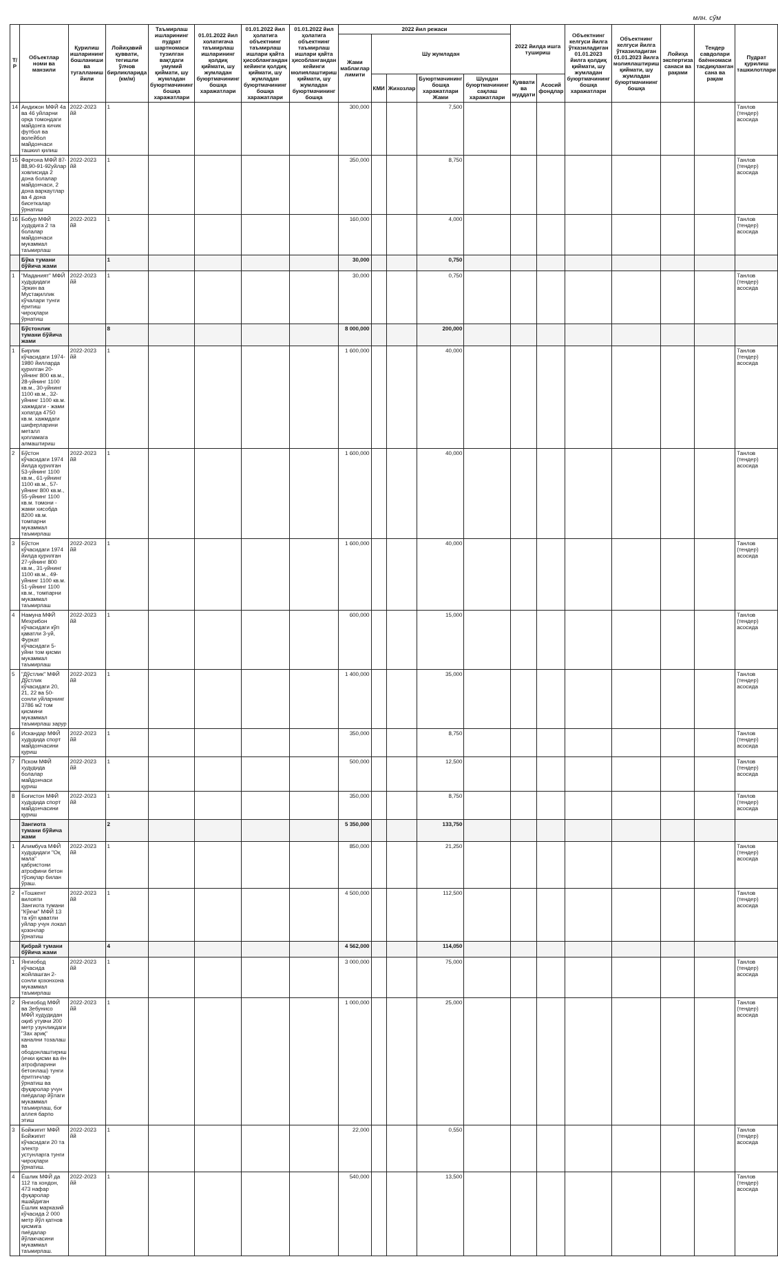млн. сўм
| Т/ Р | Объектлар номи ва манзили | Қурилиш ишларининг бошланиши ва тугалланиш йили | Лойиҳавий қуввати, тегишли ўлчов бирликларида (км/м) | Таъмирлаш ишларининг пудрат шартномаси тузилган вақтдаги умумий қиймати, шу жумладан буюртмачининг бошқа харажатлари | 01.01.2022 йил холатигача таъмирлаш ишларининг қолдиқ қиймати, шу жумладан буюртмачининг бошқа харажатлари | 01.01.2022 йил ҳолатига объектнинг таъмирлаш ишлари қайта ҳисоблангандан кейинги қолдиқ қиймати, шу жумладан буюртмачининг бошқа харажатлари | 01.01.2022 йил ҳолатига объектнинг таъмирлаш ишлари қайта ҳисоблангандан кейинги молиялаштириш қиймати, шу жумладан буюртмачининг бошқа | 2022 йил режаси | | | | | 2022 йилда ишга тушириш | | Объектнинг келгуси йилга ўтказиладиган 01.01.2023 йилга қолдиқ қиймати, шу жумладан буюртмачининг бошқа харажатлари | Объектнинг келгуси йилга ўтказиладиган 01.01.2023 йилга молиялаштириш қиймати, шу жумладан буюртмачининг бошқа | Лойиҳа экспертиза санаси ва рақами | Тендер савдолари баённомаси тасдиқланган сана ва рақам | Пудрат қурилиш ташкилотлари |
| --- | --- | --- | --- | --- | --- | --- | --- | --- | --- | --- | --- | --- | --- | --- | --- | --- | --- | --- | --- |
| | | | | | | | | Жами маблағлар лимити | Шу жумладан | | | | | | | | | | |
| | | | | | | | | | КМИ | Жихозлар | Буюртмачининг бошқа харажатлари Жами | Шундан буюртмачининг сақлаш харажатлари | Қуввати ва муддати | Асосий фондлар | | | | | |
| 14 | Андижон МФЙ 4а ва 46 уйларни орқа томондаги майдонга кичик футбол ва волейбол майдончаси ташкил қилиш | 2022-2023 йй | 1 | | | | | 300,000 | | | 7,500 | | | | | | | | Танлов (тендер) асосида |
| 15 | Фарғона МФЙ 87-88,90-91-92уйлар ховлисида 2 дона болалар майдончаси, 2 дона варкаутлар ва 4 дона бисеткалар ўрнатиш | 2022-2023 йй | 1 | | | | | 350,000 | | | 8,750 | | | | | | | | Танлов (тендер) асосида |
| 16 | Бобур МФЙ худудига 2 та болалар майдончаси мукаммал таъмирлаш | 2022-2023 йй | 1 | | | | | 160,000 | | | 4,000 | | | | | | | | Танлов (тендер) асосида |
| | Бўка тумани бўйича жами | | 1 | | | | | 30,000 | | | 0,750 | | | | | | | | |
| 1 | "Маданият" МФЙ худудидаги Эркин ва Мустақиллик кўчалари тунги ёритиш чироқлари ўрнатиш | 2022-2023 йй | 1 | | | | | 30,000 | | | 0,750 | | | | | | | | Танлов (тендер) асосида |
| | Бўстонлик тумани бўйича жами | | 8 | | | | | 8 000,000 | | | 200,000 | | | | | | | | |
| 1 | Бирлик кўчасидаги 1974-1980 йилларда қурилган 20-уйнинг 800 кв.м., 28-уйнинг 1100 кв.м., 30-уйнинг 1100 кв.м., 32-уйнинг 1100 кв.м. хажмдаги - жами хопатда 4750 кв.м. хажмдаги шиферларини металл қопламага алмаштириш | 2022-2023 йй | 1 | | | | | 1 600,000 | | | 40,000 | | | | | | | | Танлов (тендер) асосида |
| 2 | Бўстон кўчасидаги 1974 йилда қурилган 53-уйнинг 1100 кв.м., 61-уйнинг 1100 кв.м., 57-уйнинг 800 кв.м., 55-уйнинг 1100 кв.м. томони - жами хисобда 8200 кв.м. томпарни мукаммал таъмирлаш | 2022-2023 йй | 1 | | | | | 1 600,000 | | | 40,000 | | | | | | | | Танлов (тендер) асосида |
| 3 | Бўстон кўчасидаги 1974 йилда қурилган 27-уйнинг 800 кв.м., 31-уйнинг 1100 кв.м., 49-уйнинг 1100 кв.м. 51-уйнинг 1100 кв.м., томпарни мукаммал таъмирлаш | 2022-2023 йй | 1 | | | | | 1 600,000 | | | 40,000 | | | | | | | | Танлов (тендер) асосида |
| 4 | Намуна МФЙ Мехрибон кўчасидаги кўп қаватли 3-уй, Фуркат кўчасидаги 5-уйни том қисми мукаммал таъмирлаш | 2022-2023 йй | 1 | | | | | 600,000 | | | 15,000 | | | | | | | | Танлов (тендер) асосида |
| 5 | "Дўстлик" МФЙ Дўстлик кўчасидаги 20, 21, 22 ва 50-сонли уйларнинг 3786 м2 том қисмини мукаммал таъмирлаш зарур | 2022-2023 йй | 1 | | | | | 1 400,000 | | | 35,000 | | | | | | | | Танлов (тендер) асосида |
| 6 | Искандар МФЙ худудида спорт майдончасини қуриш | 2022-2023 йй | 1 | | | | | 350,000 | | | 8,750 | | | | | | | | Танлов (тендер) асосида |
| 7 | Пском МФЙ худудида болалар майдончаси қуриш | 2022-2023 йй | 1 | | | | | 500,000 | | | 12,500 | | | | | | | | Танлов (тендер) асосида |
| 8 | Боғистон МФЙ худудида спорт майдончасини қуриш | 2022-2023 йй | 1 | | | | | 350,000 | | | 8,750 | | | | | | | | Танлов (тендер) асосида |
| | Зангиота тумани бўйича жами | | 2 | | | | | 5 350,000 | | | 133,750 | | | | | | | | |
| 1 | Алимбуva МФЙ худудидаги "Оқ мала" қабристони атрофини бетон тўсиқлар билан ўраш. | 2022-2023 йй | 1 | | | | | 850,000 | | | 21,250 | | | | | | | | Танлов (тендер) асосида |
| 2 | «Тошкент вилояти Зангиота тумани "Кўкчи" МФЙ 13 та кўп қаватли уйлар учун локал қозонлар ўрнатиш | 2022-2023 йй | 1 | | | | | 4 500,000 | | | 112,500 | | | | | | | | Танлов (тендер) асосида |
| | Қибрай тумани бўйича жами | | 4 | | | | | 4 562,000 | | | 114,050 | | | | | | | | |
| 1 | Янгиобод кўчасида жойлашган 2-сонли қозонхона мукаммал таъмирлаш | 2022-2023 йй | 1 | | | | | 3 000,000 | | | 75,000 | | | | | | | | Танлов (тендер) асосида |
| 2 | Янгиобод МФЙ ва Зебунисо МФЙ худудидан оқиб утувчи 200 метр узунликдаги "Зах ариқ" канални тозалаш ва ободонлаштириш (ички қисми ва ён атрофларини бетонлаш) тунги ёритгичлар ўрнатиш ва фуқаролар учун пиёдалар йўлаги мукаммал таъмирлаш, боғ аллея барпо этиш | 2022-2023 йй | 1 | | | | | 1 000,000 | | | 25,000 | | | | | | | | Танлов (тендер) асосида |
| 3 | Бойжигит МФЙ Бойжигит кўчасидаги 20 та электр устунларга тунги чироқлари ўрнатиш. | 2022-2023 йй | 1 | | | | | 22,000 | | | 0,550 | | | | | | | | Танлов (тендер) асосида |
| 4 | Ёшлик МФЙ да 112 та хондон, 473 нафар фуқаролар яшайдиган Ёшлик марказий кўчасида 2 000 метр йўл қатнов қисмига пиёдалар йўлакчасини мукаммал таъмирлаш. | 2022-2023 йй | 1 | | | | | 540,000 | | | 13,500 | | | | | | | | Танлов (тендер) асосида |